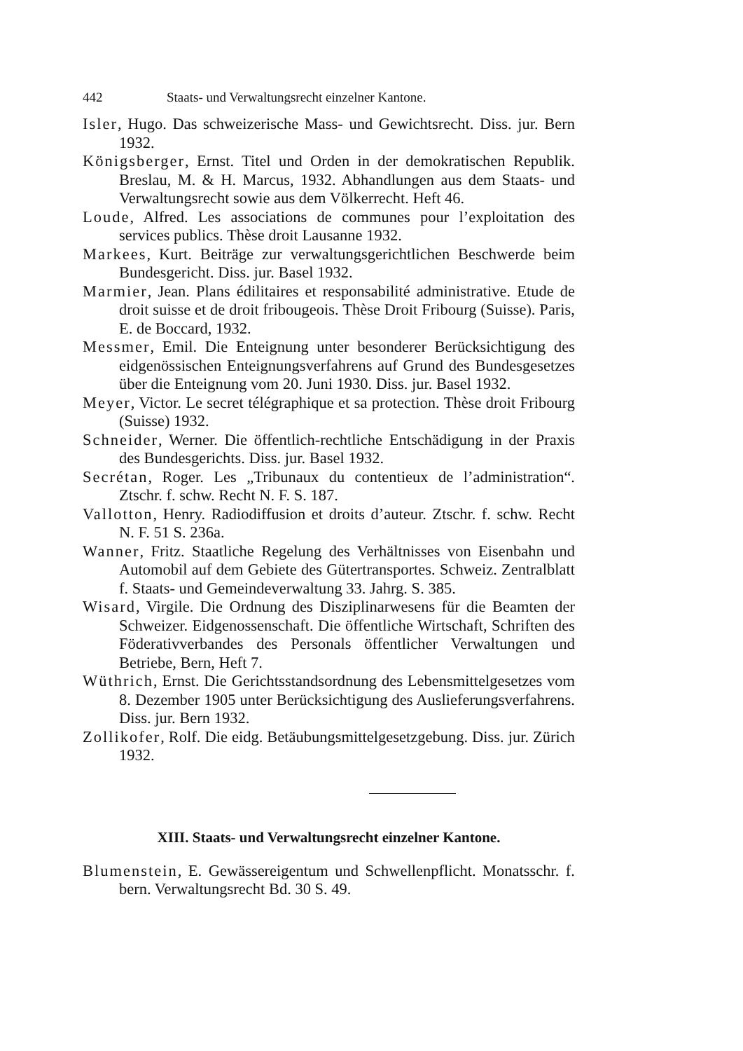442 Staats- und Verwaltungsrecht einzelner Kantone.
Isler, Hugo. Das schweizerische Mass- und Gewichtsrecht. Diss. jur. Bern 1932.
Königsberger, Ernst. Titel und Orden in der demokratischen Republik. Breslau, M. & H. Marcus, 1932. Abhandlungen aus dem Staats- und Verwaltungsrecht sowie aus dem Völkerrecht. Heft 46.
Loude, Alfred. Les associations de communes pour l’exploitation des services publics. Thèse droit Lausanne 1932.
Markees, Kurt. Beiträge zur verwaltungsgerichtlichen Beschwerde beim Bundesgericht. Diss. jur. Basel 1932.
Marmier, Jean. Plans édilitaires et responsabilité administrative. Etude de droit suisse et de droit fribougeois. Thèse Droit Fribourg (Suisse). Paris, E. de Boccard, 1932.
Messmer, Emil. Die Enteignung unter besonderer Berücksichtigung des eidgenössischen Enteignungsverfahrens auf Grund des Bundesgesetzes über die Enteignung vom 20. Juni 1930. Diss. jur. Basel 1932.
Meyer, Victor. Le secret télégraphique et sa protection. Thèse droit Fribourg (Suisse) 1932.
Schneider, Werner. Die öffentlich-rechtliche Entschädigung in der Praxis des Bundesgerichts. Diss. jur. Basel 1932.
Secrétan, Roger. Les „Tribunaux du contentieux de l’administration“. Ztschr. f. schw. Recht N. F. S. 187.
Vallotton, Henry. Radiodiffusion et droits d’auteur. Ztschr. f. schw. Recht N. F. 51 S. 236a.
Wanner, Fritz. Staatliche Regelung des Verhältnisses von Eisenbahn und Automobil auf dem Gebiete des Gütertransportes. Schweiz. Zentralblatt f. Staats- und Gemeindeverwaltung 33. Jahrg. S. 385.
Wisard, Virgile. Die Ordnung des Disziplinarwesens für die Beamten der Schweizer. Eidgenossenschaft. Die öffentliche Wirtschaft, Schriften des Föderativverbandes des Personals öffentlicher Verwaltungen und Betriebe, Bern, Heft 7.
Wüthrich, Ernst. Die Gerichtsstandsordnung des Lebensmittelgesetzes vom 8. Dezember 1905 unter Berücksichtigung des Auslieferungsverfahrens. Diss. jur. Bern 1932.
Zollikofer, Rolf. Die eidg. Betäubungsmittelgesetzgebung. Diss. jur. Zürich 1932.
XIII. Staats- und Verwaltungsrecht einzelner Kantone.
Blumenstein, E. Gewässereigentum und Schwellenpflicht. Monatsschr. f. bern. Verwaltungsrecht Bd. 30 S. 49.